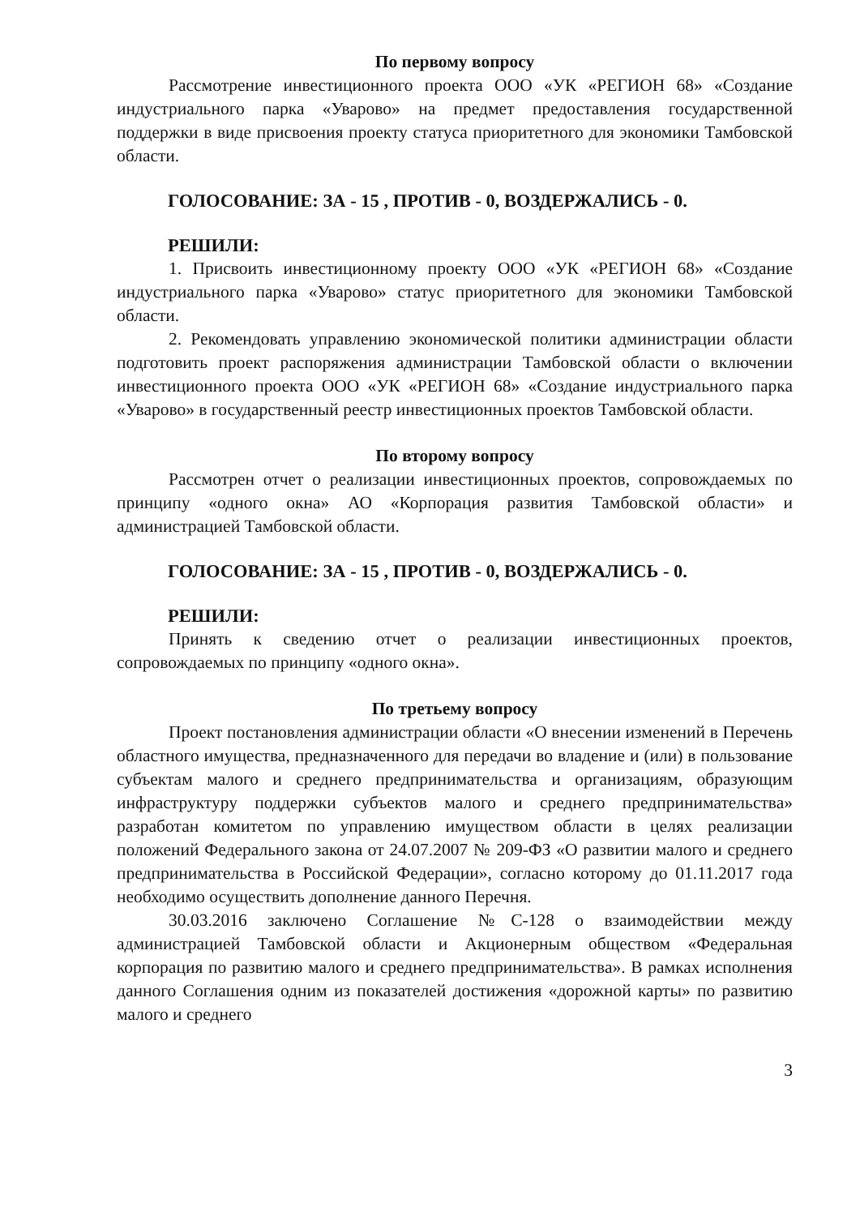По первому вопросу
Рассмотрение инвестиционного проекта ООО «УК «РЕГИОН 68» «Создание индустриального парка «Уварово» на предмет предоставления государственной поддержки в виде присвоения проекту статуса приоритетного для экономики Тамбовской области.
ГОЛОСОВАНИЕ: ЗА - 15 , ПРОТИВ - 0, ВОЗДЕРЖАЛИСЬ - 0.
РЕШИЛИ:
1. Присвоить инвестиционному проекту ООО «УК «РЕГИОН 68» «Создание индустриального парка «Уварово» статус приоритетного для экономики Тамбовской области.
2. Рекомендовать управлению экономической политики администрации области подготовить проект распоряжения администрации Тамбовской области о включении инвестиционного проекта ООО «УК «РЕГИОН 68» «Создание индустриального парка «Уварово» в государственный реестр инвестиционных проектов Тамбовской области.
По второму вопросу
Рассмотрен отчет о реализации инвестиционных проектов, сопровождаемых по принципу «одного окна» АО «Корпорация развития Тамбовской области» и администрацией Тамбовской области.
ГОЛОСОВАНИЕ: ЗА - 15 , ПРОТИВ - 0, ВОЗДЕРЖАЛИСЬ - 0.
РЕШИЛИ:
Принять к сведению отчет о реализации инвестиционных проектов, сопровождаемых по принципу «одного окна».
По третьему вопросу
Проект постановления администрации области «О внесении изменений в Перечень областного имущества, предназначенного для передачи во владение и (или) в пользование субъектам малого и среднего предпринимательства и организациям, образующим инфраструктуру поддержки субъектов малого и среднего предпринимательства» разработан комитетом по управлению имуществом области в целях реализации положений Федерального закона от 24.07.2007 № 209-ФЗ «О развитии малого и среднего предпринимательства в Российской Федерации», согласно которому до 01.11.2017 года необходимо осуществить дополнение данного Перечня.
30.03.2016 заключено Соглашение №С-128 о взаимодействии между администрацией Тамбовской области и Акционерным обществом «Федеральная корпорация по развитию малого и среднего предпринимательства». В рамках исполнения данного Соглашения одним из показателей достижения «дорожной карты» по развитию малого и среднего
3